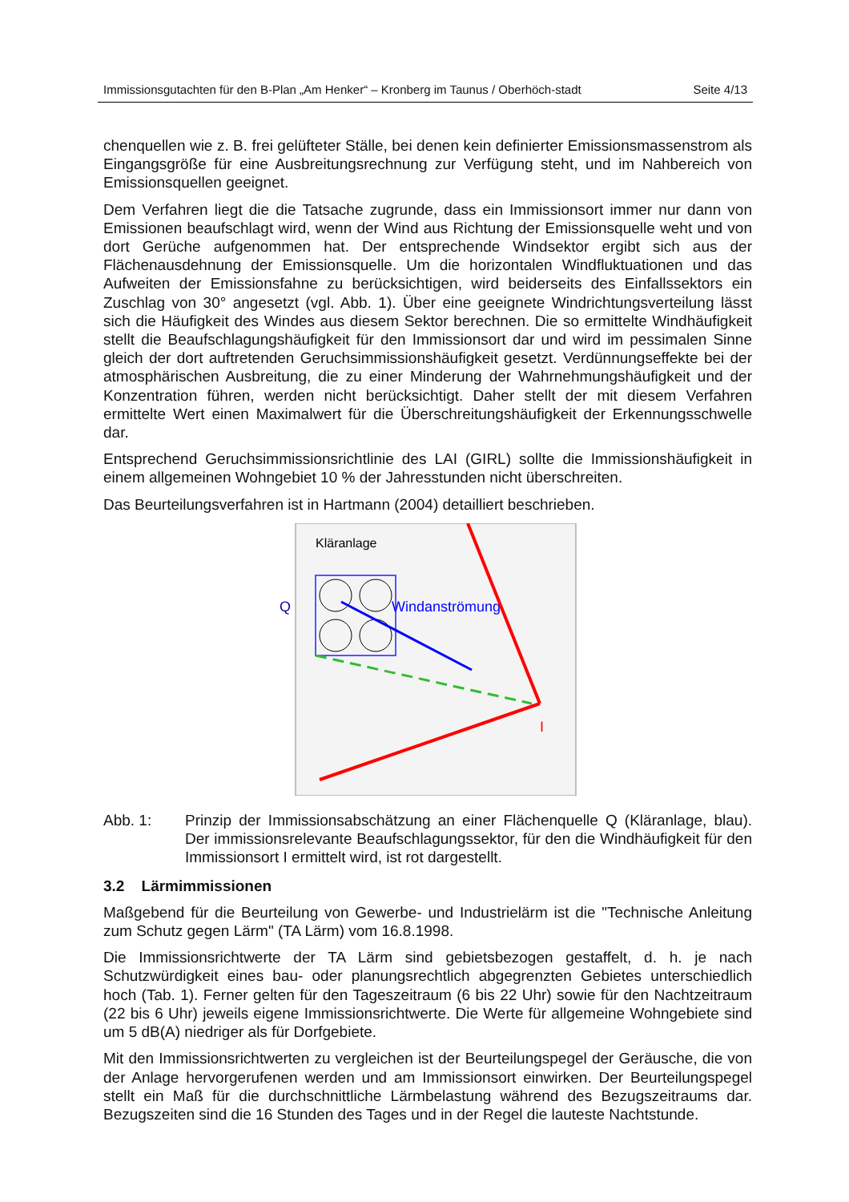Immissionsgutachten für den B-Plan „Am Henker“ – Kronberg im Taunus / Oberhöch-stadt
Seite 4/13
chenquellen wie z. B. frei gelüfteter Ställe, bei denen kein definierter Emissionsmassenstrom als Eingangsgröße für eine Ausbreitungsrechnung zur Verfügung steht, und im Nahbereich von Emissionsquellen geeignet.
Dem Verfahren liegt die die Tatsache zugrunde, dass ein Immissionsort immer nur dann von Emissionen beaufschlagt wird, wenn der Wind aus Richtung der Emissionsquelle weht und von dort Gerüche aufgenommen hat. Der entsprechende Windsektor ergibt sich aus der Flächenausdehnung der Emissionsquelle. Um die horizontalen Windfluktuationen und das Aufweiten der Emissionsfahne zu berücksichtigen, wird beiderseits des Einfallssektors ein Zuschlag von 30° angesetzt (vgl. Abb. 1). Über eine geeignete Windrichtungsverteilung lässt sich die Häufigkeit des Windes aus diesem Sektor berechnen. Die so ermittelte Windhäufigkeit stellt die Beaufschlagungshäufigkeit für den Immissionsort dar und wird im pessimalen Sinne gleich der dort auftretenden Geruchsimmissionshäufigkeit gesetzt. Verdünnungseffekte bei der atmosphärischen Ausbreitung, die zu einer Minderung der Wahrnehmungshäufigkeit und der Konzentration führen, werden nicht berücksichtigt. Daher stellt der mit diesem Verfahren ermittelte Wert einen Maximalwert für die Überschreitungshäufigkeit der Erkennungsschwelle dar.
Entsprechend Geruchsimmissionsrichtlinie des LAI (GIRL) sollte die Immissionshäufigkeit in einem allgemeinen Wohngebiet 10 % der Jahresstunden nicht überschreiten.
Das Beurteilungsverfahren ist in Hartmann (2004) detailliert beschrieben.
Kläranlage
Q
Windanströmung
I
Abb. 1: Prinzip der Immissionsabschätzung an einer Flächenquelle Q (Kläranlage, blau). Der immissionsrelevante Beaufschlagungssektor, für den die Windhäufigkeit für den Immissionsort I ermittelt wird, ist rot dargestellt.
3.2 Lärmimmissionen
Maßgebend für die Beurteilung von Gewerbe- und Industrielärm ist die "Technische Anleitung zum Schutz gegen Lärm" (TA Lärm) vom 16.8.1998.
Die Immissionsrichtwerte der TA Lärm sind gebietsbezogen gestaffelt, d. h. je nach Schutzwürdigkeit eines bau- oder planungsrechtlich abgegrenzten Gebietes unterschiedlich hoch (Tab. 1). Ferner gelten für den Tageszeitraum (6 bis 22 Uhr) sowie für den Nachtzeitraum (22 bis 6 Uhr) jeweils eigene Immissionsrichtwerte. Die Werte für allgemeine Wohngebiete sind um 5 dB(A) niedriger als für Dorfgebiete.
Mit den Immissionsrichtwerten zu vergleichen ist der Beurteilungspegel der Geräusche, die von der Anlage hervorgerufenen werden und am Immissionsort einwirken. Der Beurteilungspegel stellt ein Maß für die durchschnittliche Lärmbelastung während des Bezugszeitraums dar. Bezugszeiten sind die 16 Stunden des Tages und in der Regel die lauteste Nachtstunde.